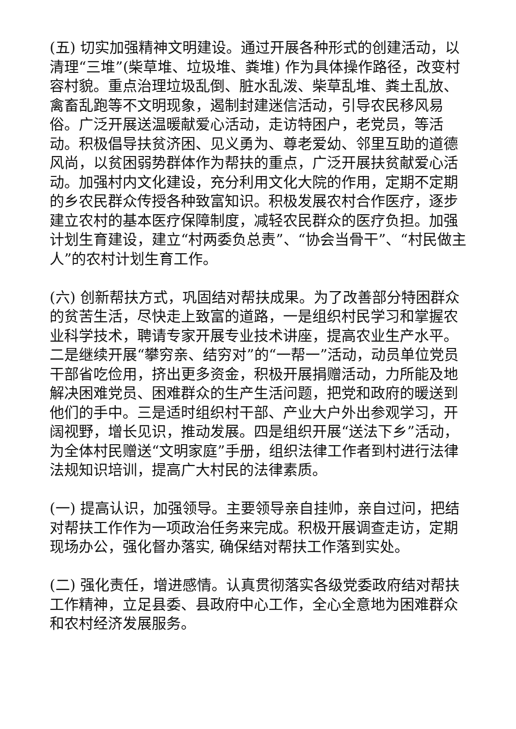(五) 切实加强精神文明建设。通过开展各种形式的创建活动，以清理“三堆”(柴草堆、垃圾堆、粪堆) 作为具体操作路径，改变村容村貌。重点治理垃圾乱倒、脏水乱泼、柴草乱堆、粪土乱放、禽畜乱跑等不文明现象，遏制封建迷信活动，引导农民移风易俗。广泛开展送温暖献爱心活动，走访特困户，老党员，等活动。积极倡导扶贫济困、见义勇为、尊老爱幼、邻里互助的道德风尚，以贫困弱势群体作为帮扶的重点，广泛开展扶贫献爱心活动。加强村内文化建设，充分利用文化大院的作用，定期不定期的乡农民群众传授各种致富知识。积极发展农村合作医疗，逐步建立农村的基本医疗保障制度，减轻农民群众的医疗负担。加强计划生育建设，建立“村两委负总责”、“协会当骨干”、“村民做主人”的农村计划生育工作。
(六) 创新帮扶方式，巩固结对帮扶成果。为了改善部分特困群众的贫苦生活，尽快走上致富的道路，一是组织村民学习和掌握农业科学技术，聘请专家开展专业技术讲座，提高农业生产水平。二是继续开展“攀穷亲、结穷对”的“一帮一”活动，动员单位党员干部省吃俭用，挤出更多资金，积极开展捐赠活动，力所能及地解决困难党员、困难群众的生产生活问题，把党和政府的暖送到他们的手中。三是适时组织村干部、产业大户外出参观学习，开阔视野，增长见识，推动发展。四是组织开展“送法下乡”活动，为全体村民赠送“文明家庭”手册，组织法律工作者到村进行法律法规知识培训，提高广大村民的法律素质。
(一) 提高认识，加强领导。主要领导亲自挂帅，亲自过问，把结对帮扶工作作为一项政治任务来完成。积极开展调查走访，定期现场办公，强化督办落实, 确保结对帮扶工作落到实处。
(二) 强化责任，增进感情。认真贯彻落实各级党委政府结对帮扶工作精神，立足县委、县政府中心工作，全心全意地为困难群众和农村经济发展服务。